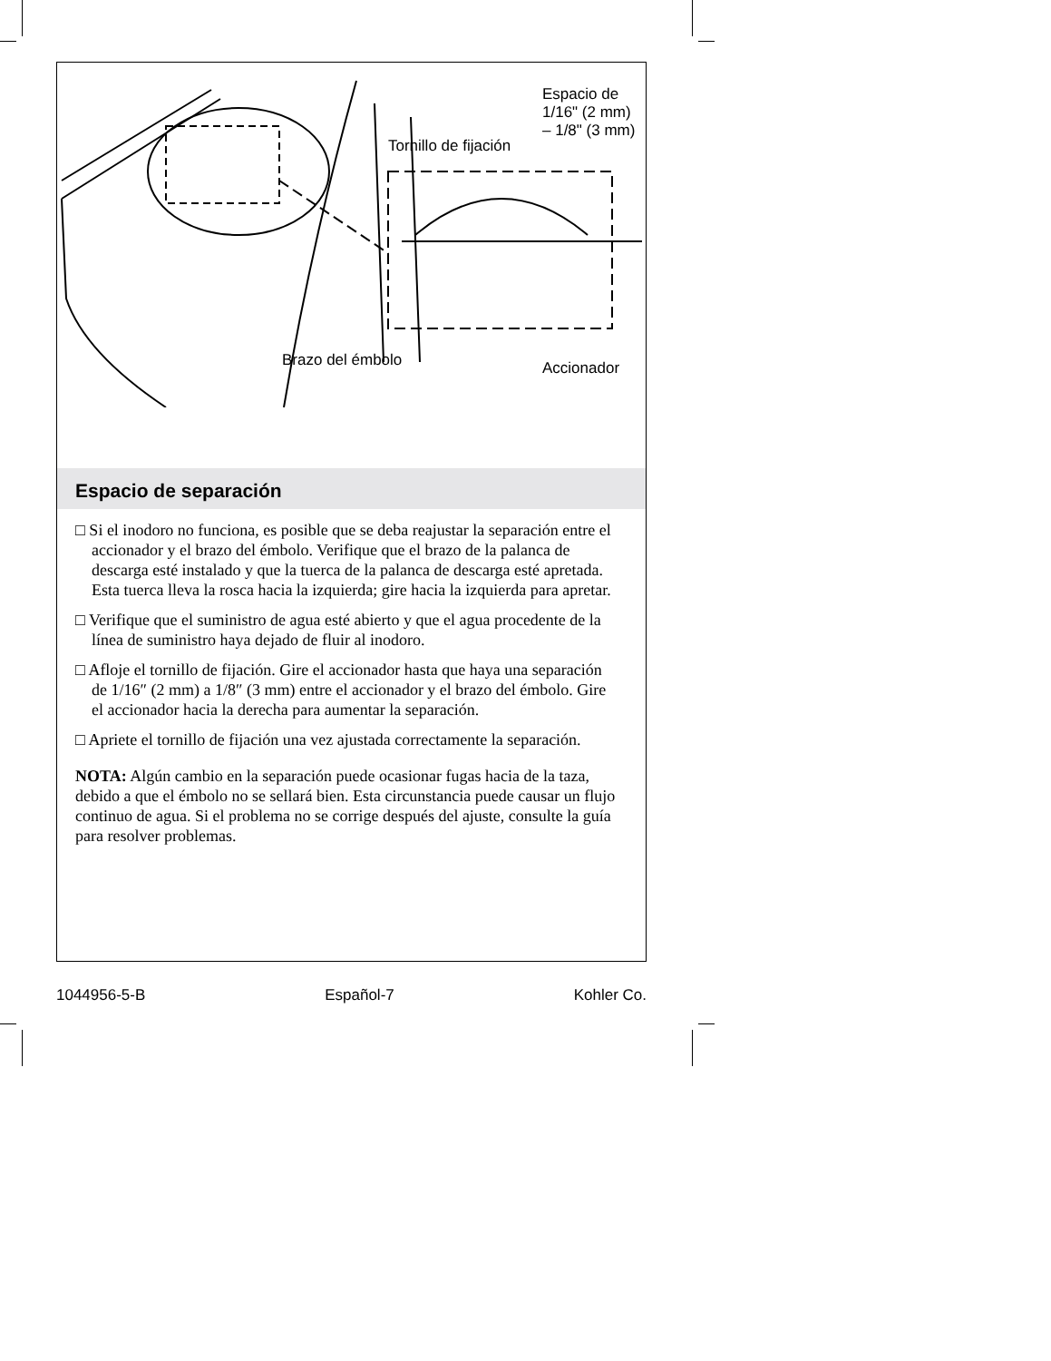Espacio de
1/16" (2 mm)
– 1/8" (3 mm)
Tornillo de fijación
Brazo del émbolo Accionador
Espacio de separación
□ Si el inodoro no funciona, es posible que se deba reajustar la separación entre el accionador y el brazo del émbolo. Verifique que el brazo de la palanca de descarga esté instalado y que la tuerca de la palanca de descarga esté apretada. Esta tuerca lleva la rosca hacia la izquierda; gire hacia la izquierda para apretar.
□ Verifique que el suministro de agua esté abierto y que el agua procedente de la línea de suministro haya dejado de fluir al inodoro.
□ Afloje el tornillo de fijación. Gire el accionador hasta que haya una separación de 1/16″ (2 mm) a 1/8″ (3 mm) entre el accionador y el brazo del émbolo. Gire el accionador hacia la derecha para aumentar la separación.
□ Apriete el tornillo de fijación una vez ajustada correctamente la separación.
NOTA: Algún cambio en la separación puede ocasionar fugas hacia de la taza, debido a que el émbolo no se sellará bien. Esta circunstancia puede causar un flujo continuo de agua. Si el problema no se corrige después del ajuste, consulte la guía para resolver problemas.
1044956-5-B Español-7 Kohler Co.